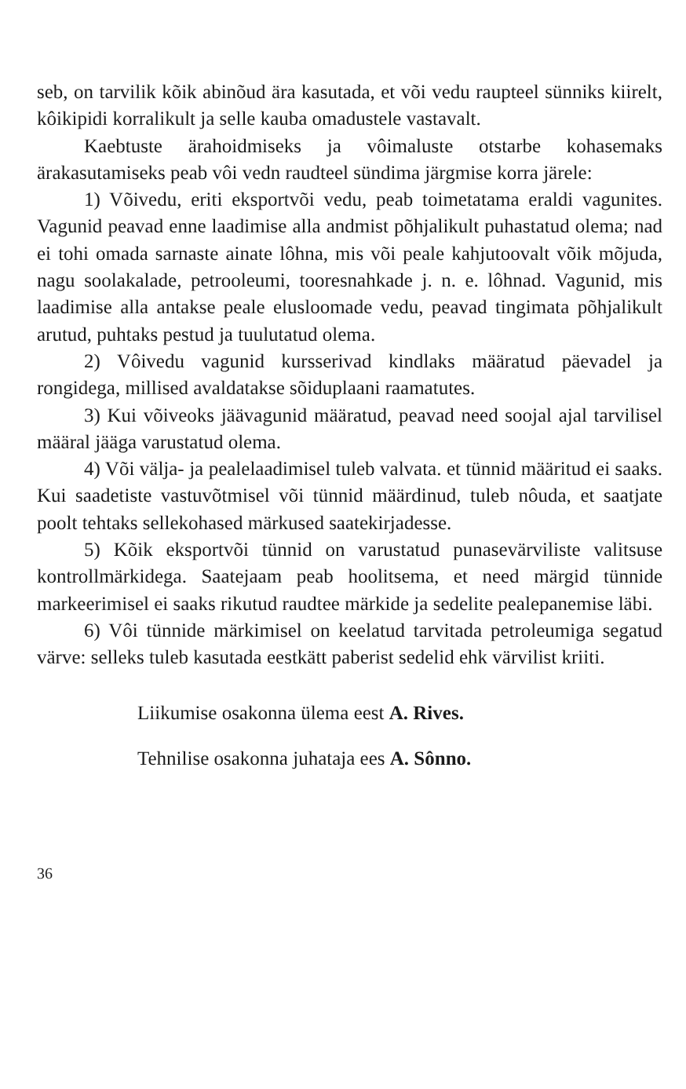seb, on tarvilik kõik abinõud ära kasutada, et või vedu raupteel sünniks kiirelt, kôikipidi korralikult ja selle kauba omadustele vastavalt.
Kaebtuste ärahoidmiseks ja vôimaluste otstarbe kohasemaks ärakasutamiseks peab vôi vedn raudteel sündima järgmise korra järele:
1) Võivedu, eriti eksportvõi vedu, peab toimetatama eraldi vagunites. Vagunid peavad enne laadimise alla andmist põhjalikult puhastatud olema; nad ei tohi omada sarnaste ainate lôhna, mis või peale kahjutoovalt võik mõjuda, nagu soolakalade, petrooleumi, tooresnahkade j. n. e. lôhnad. Vagunid, mis laadimise alla antakse peale elusloomade vedu, peavad tingimata põhjalikult arutud, puhtaks pestud ja tuulutatud olema.
2) Vôivedu vagunid kursserivad kindlaks määratud päevadel ja rongidega, millised avaldatakse sõiduplaani raamatutes.
3) Kui võiveoks jäävagunid määratud, peavad need soojal ajal tarvilisel määral jääga varustatud olema.
4) Või välja- ja pealelaadimisel tuleb valvata. et tünnid määritud ei saaks. Kui saadetiste vastuvõtmisel või tünnid määrdinud, tuleb nôuda, et saatjate poolt tehtaks sellekohased märkused saatekirjadesse.
5) Kõik eksportvõi tünnid on varustatud punasevärviliste valitsuse kontrollmärkidega. Saatejaam peab hoolitsema, et need märgid tünnide markeerimisel ei saaks rikutud raudtee märkide ja sedelite pealepanemise läbi.
6) Vôi tünnide märkimisel on keelatud tarvitada petroleumiga segatud värve: selleks tuleb kasutada eestkätt paberist sedelid ehk värvilist kriiti.
Liikumise osakonna ülema eest A. Rives.
Tehnilise osakonna juhataja ees A. Sônno.
36